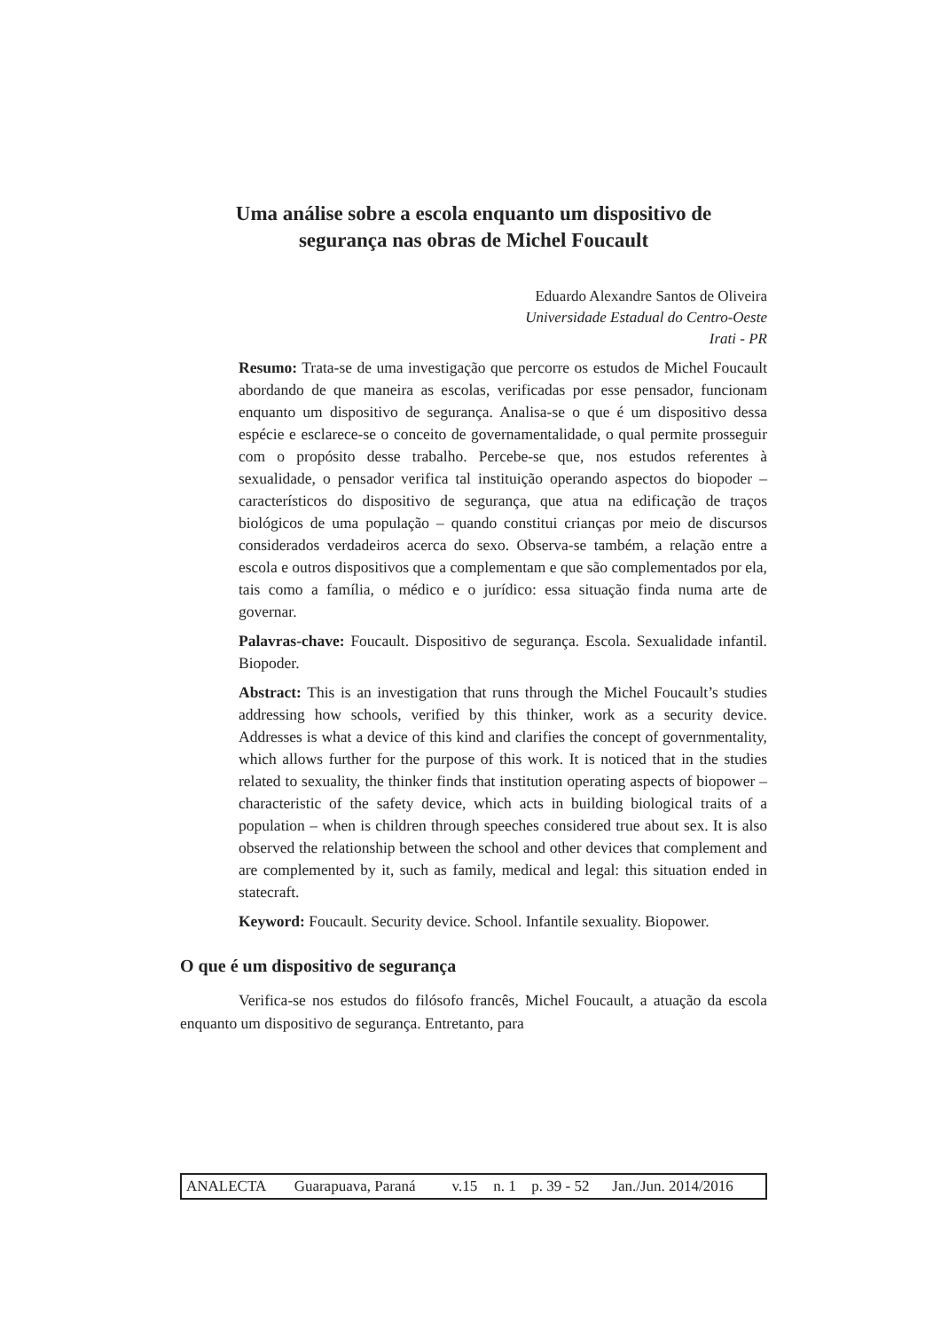Uma análise sobre a escola enquanto um dispositivo de
segurança nas obras de Michel Foucault
Eduardo Alexandre Santos de Oliveira
Universidade Estadual do Centro-Oeste
Irati - PR
Resumo: Trata-se de uma investigação que percorre os estudos de Michel Foucault abordando de que maneira as escolas, verificadas por esse pensador, funcionam enquanto um dispositivo de segurança. Analisa-se o que é um dispositivo dessa espécie e esclarece-se o conceito de governamentalidade, o qual permite prosseguir com o propósito desse trabalho. Percebe-se que, nos estudos referentes à sexualidade, o pensador verifica tal instituição operando aspectos do biopoder – característicos do dispositivo de segurança, que atua na edificação de traços biológicos de uma população – quando constitui crianças por meio de discursos considerados verdadeiros acerca do sexo. Observa-se também, a relação entre a escola e outros dispositivos que a complementam e que são complementados por ela, tais como a família, o médico e o jurídico: essa situação finda numa arte de governar.
Palavras-chave: Foucault. Dispositivo de segurança. Escola. Sexualidade infantil. Biopoder.
Abstract: This is an investigation that runs through the Michel Foucault’s studies addressing how schools, verified by this thinker, work as a security device. Addresses is what a device of this kind and clarifies the concept of governmentality, which allows further for the purpose of this work. It is noticed that in the studies related to sexuality, the thinker finds that institution operating aspects of biopower – characteristic of the safety device, which acts in building biological traits of a population – when is children through speeches considered true about sex. It is also observed the relationship between the school and other devices that complement and are complemented by it, such as family, medical and legal: this situation ended in statecraft.
Keyword: Foucault. Security device. School. Infantile sexuality. Biopower.
O que é um dispositivo de segurança
Verifica-se nos estudos do filósofo francês, Michel Foucault, a atuação da escola enquanto um dispositivo de segurança. Entretanto, para
| ANALECTA | Guarapuava, Paraná | v.15 | n. 1 | p. 39 - 52 | Jan./Jun. 2014/2016 |